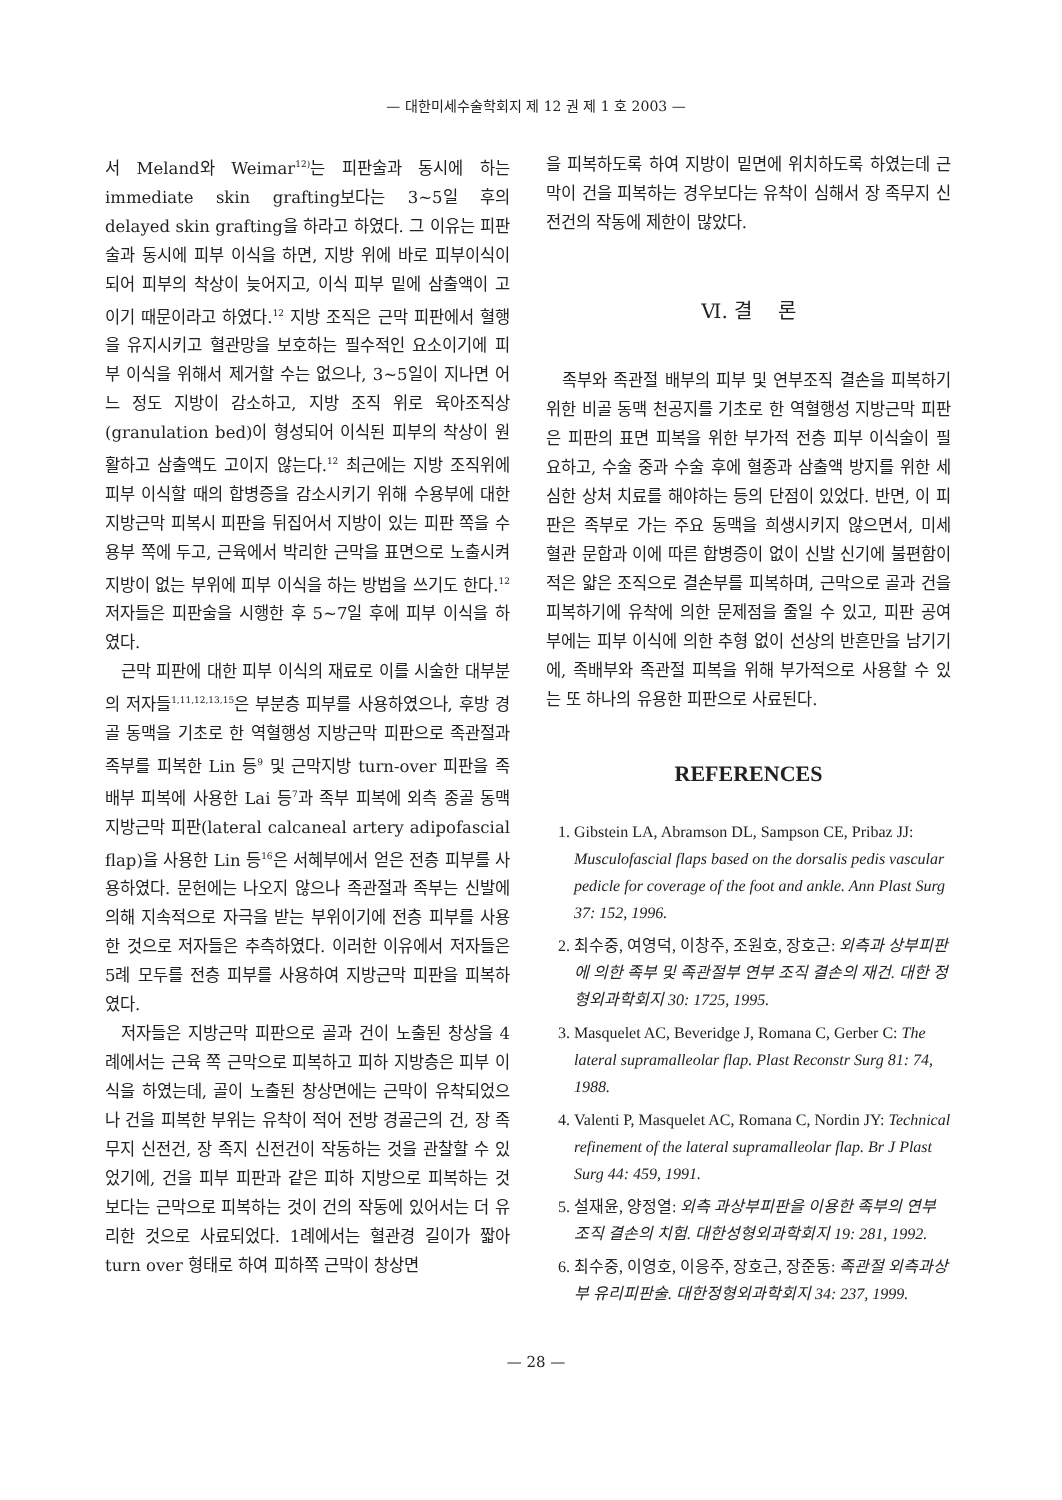— 대한미세수술학회지 제 12 권 제 1 호 2003 —
서 Meland와 Weimar<sup>12)</sup>는 피판술과 동시에 하는 immediate skin grafting보다는 3~5일 후의 delayed skin grafting을 하라고 하였다. 그 이유는 피판술과 동시에 피부 이식을 하면, 지방 위에 바로 피부이식이 되어 피부의 착상이 늦어지고, 이식 피부 밑에 삼출액이 고이기 때문이라고 하였다.<sup>12</sup> 지방 조직은 근막 피판에서 혈행을 유지시키고 혈관망을 보호하는 필수적인 요소이기에 피부 이식을 위해서 제거할 수는 없으나, 3~5일이 지나면 어느 정도 지방이 감소하고, 지방 조직 위로 육아조직상(granulation bed)이 형성되어 이식된 피부의 착상이 원활하고 삼출액도 고이지 않는다.<sup>12</sup> 최근에는 지방 조직위에 피부 이식할 때의 합병증을 감소시키기 위해 수용부에 대한 지방근막 피복시 피판을 뒤집어서 지방이 있는 피판 쪽을 수용부 쪽에 두고, 근육에서 박리한 근막을 표면으로 노출시켜 지방이 없는 부위에 피부 이식을 하는 방법을 쓰기도 한다.<sup>12</sup> 저자들은 피판술을 시행한 후 5~7일 후에 피부 이식을 하였다.
근막 피판에 대한 피부 이식의 재료로 이를 시술한 대부분의 저자들<sup>1,11,12,13,15</sup>은 부분층 피부를 사용하였으나, 후방 경골 동맥을 기초로 한 역혈행성 지방근막 피판으로 족관절과 족부를 피복한 Lin 등<sup>9</sup> 및 근막지방 turn-over 피판을 족배부 피복에 사용한 Lai 등<sup>7</sup>과 족부 피복에 외측 종골 동맥 지방근막 피판(lateral calcaneal artery adipofascial flap)을 사용한 Lin 등<sup>16</sup>은 서혜부에서 얻은 전층 피부를 사용하였다. 문헌에는 나오지 않으나 족관절과 족부는 신발에 의해 지속적으로 자극을 받는 부위이기에 전층 피부를 사용한 것으로 저자들은 추측하였다. 이러한 이유에서 저자들은 5례 모두를 전층 피부를 사용하여 지방근막 피판을 피복하였다.
저자들은 지방근막 피판으로 골과 건이 노출된 창상을 4례에서는 근육 쪽 근막으로 피복하고 피하 지방층은 피부 이식을 하였는데, 골이 노출된 창상면에는 근막이 유착되었으나 건을 피복한 부위는 유착이 적어 전방 경골근의 건, 장 족무지 신전건, 장 족지 신전건이 작동하는 것을 관찰할 수 있었기에, 건을 피부 피판과 같은 피하 지방으로 피복하는 것보다는 근막으로 피복하는 것이 건의 작동에 있어서는 더 유리한 것으로 사료되었다. 1례에서는 혈관경 길이가 짧아 turn over 형태로 하여 피하쪽 근막이 창상면
을 피복하도록 하여 지방이 밑면에 위치하도록 하였는데 근막이 건을 피복하는 경우보다는 유착이 심해서 장 족무지 신전건의 작동에 제한이 많았다.
Ⅵ. 결 론
족부와 족관절 배부의 피부 및 연부조직 결손을 피복하기 위한 비골 동맥 천공지를 기초로 한 역혈행성 지방근막 피판은 피판의 표면 피복을 위한 부가적 전층 피부 이식술이 필요하고, 수술 중과 수술 후에 혈종과 삼출액 방지를 위한 세심한 상처 치료를 해야하는 등의 단점이 있었다. 반면, 이 피판은 족부로 가는 주요 동맥을 희생시키지 않으면서, 미세 혈관 문합과 이에 따른 합병증이 없이 신발 신기에 불편함이 적은 얇은 조직으로 결손부를 피복하며, 근막으로 골과 건을 피복하기에 유착에 의한 문제점을 줄일 수 있고, 피판 공여부에는 피부 이식에 의한 추형 없이 선상의 반흔만을 남기기에, 족배부와 족관절 피복을 위해 부가적으로 사용할 수 있는 또 하나의 유용한 피판으로 사료된다.
REFERENCES
1. Gibstein LA, Abramson DL, Sampson CE, Pribaz JJ: Musculofascial flaps based on the dorsalis pedis vascular pedicle for coverage of the foot and ankle. Ann Plast Surg 37: 152, 1996.
2. 최수중, 여영덕, 이창주, 조원호, 장호근: 외측과 상부피판에 의한 족부 및 족관절부 연부 조직 결손의 재건. 대한 정형외과학회지 30: 1725, 1995.
3. Masquelet AC, Beveridge J, Romana C, Gerber C: The lateral supramalleolar flap. Plast Reconstr Surg 81: 74, 1988.
4. Valenti P, Masquelet AC, Romana C, Nordin JY: Technical refinement of the lateral supramalleolar flap. Br J Plast Surg 44: 459, 1991.
5. 설재윤, 양정열: 외측 과상부피판을 이용한 족부의 연부조직 결손의 치험. 대한성형외과학회지 19: 281, 1992.
6. 최수중, 이영호, 이응주, 장호근, 장준동: 족관절 외측과상부 유리피판술. 대한정형외과학회지 34: 237, 1999.
— 28 —